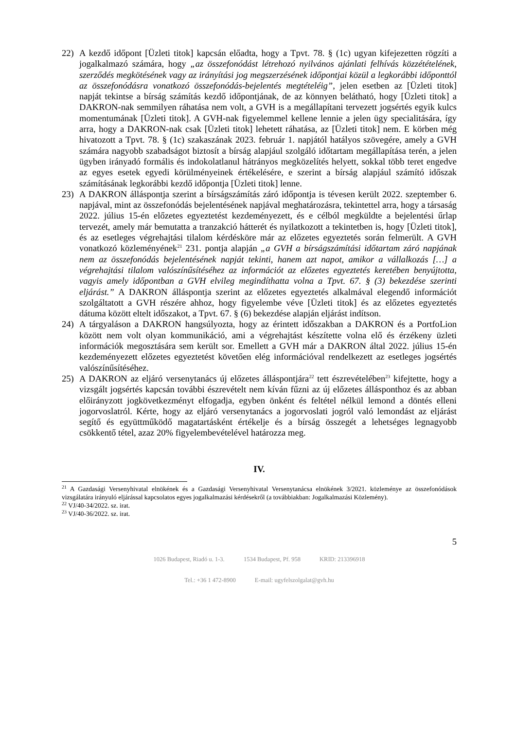22) A kezdő időpont [Üzleti titok] kapcsán előadta, hogy a Tpvt. 78. § (1c) ugyan kifejezetten rögzíti a jogalkalmazó számára, hogy „az összefonódást létrehozó nyilvános ajánlati felhívás közzétételének, szerződés megkötésének vagy az irányítási jog megszerzésének időpontjai közül a legkorábbi időponttól az összefonódásra vonatkozó összefonódás-bejelentés megtételéig”, jelen esetben az [Üzleti titok] napját tekintse a bírság számítás kezdő időpontjának, de az könnyen belátható, hogy [Üzleti titok] a DAKRON-nak semmilyen ráhatása nem volt, a GVH is a megállapítani tervezett jogsértés egyik kulcs momentumának [Üzleti titok]. A GVH-nak figyelemmel kellene lennie a jelen ügy specialitására, így arra, hogy a DAKRON-nak csak [Üzleti titok] lehetett ráhatása, az [Üzleti titok] nem. E körben még hivatozott a Tpvt. 78. § (1c) szakaszának 2023. február 1. napjától hatályos szövegére, amely a GVH számára nagyobb szabadságot biztosít a bírság alapjául szolgáló időtartam megállapítása terén, a jelen ügyben irányadó formális és indokolatlanul hátrányos megközelítés helyett, sokkal több teret engedve az egyes esetek egyedi körülményeinek értékelésére, e szerint a bírság alapjául számító időszak számításának legkorábbi kezdő időpontja [Üzleti titok] lenne.
23) A DAKRON álláspontja szerint a bírságszámítás záró időpontja is tévesen került 2022. szeptember 6. napjával, mint az összefonódás bejelentésének napjával meghatározásra, tekintettel arra, hogy a társaság 2022. július 15-én előzetes egyeztetést kezdeményezett, és e célból megküldte a bejelentési űrlap tervezét, amely már bemutatta a tranzakció hátterét és nyilatkozott a tekintetben is, hogy [Üzleti titok], és az esetleges végrehajtási tilalom kérdésköre már az előzetes egyeztetés során felmerült. A GVH vonatkozó közleményének<sup>21</sup> 231. pontja alapján „a GVH a bírságszámítási időtartam záró napjának nem az összefonódás bejelentésének napját tekinti, hanem azt napot, amikor a vállalkozás […] a végrehajtási tilalom valószínűsítéséhez az információt az előzetes egyeztetés keretében benyújtotta, vagyis amely időpontban a GVH elvileg megindíthatta volna a Tpvt. 67. § (3) bekezdése szerinti eljárást.” A DAKRON álláspontja szerint az előzetes egyeztetés alkalmával elegendő információt szolgáltatott a GVH részére ahhoz, hogy figyelembe véve [Üzleti titok] és az előzetes egyeztetés dátuma között eltelt időszakot, a Tpvt. 67. § (6) bekezdése alapján eljárást indítson.
24) A tárgyaláson a DAKRON hangsúlyozta, hogy az érintett időszakban a DAKRON és a PortfoLion között nem volt olyan kommunikáció, ami a végrehajtást készítette volna elő és érzékeny üzleti információk megosztására sem került sor. Emellett a GVH már a DAKRON által 2022. július 15-én kezdeményezett előzetes egyeztetést követően elég információval rendelkezett az esetleges jogsértés valószínűsítéséhez.
25) A DAKRON az eljáró versenytanács új előzetes álláspontjára<sup>22</sup> tett észrevételében<sup>23</sup> kifejtette, hogy a vizsgált jogsértés kapcsán további észrevételt nem kíván fűzni az új előzetes állásponthoz és az abban előirányzott jogkövetkezményt elfogadja, egyben önként és feltétel nélkül lemond a döntés elleni jogorvoslatról. Kérte, hogy az eljáró versenytanács a jogorvoslati jogról való lemondást az eljárást segítő és együttműködő magatartásként értékelje és a bírság összegét a lehetséges legnagyobb csökkentő tétel, azaz 20% figyelembevételével határozza meg.
IV.
<sup>21</sup> A Gazdasági Versenyhivatal elnökének és a Gazdasági Versenyhivatal Versenytanácsa elnökének 3/2021. közleménye az összefonódások vizsgálatára irányuló eljárással kapcsolatos egyes jogalkalmazási kérdésekről (a továbbiakban: Jogalkalmazási Közlemény).
<sup>22</sup> VJ/40-34/2022. sz. irat.
<sup>23</sup> VJ/40-36/2022. sz. irat.
5
1026 Budapest, Riadó u. 1-3. 1534 Budapest, Pf. 958 KRID: 213396918
Tel.: +36 1 472-8900 E-mail: ugyfelszolgalat@gvh.hu